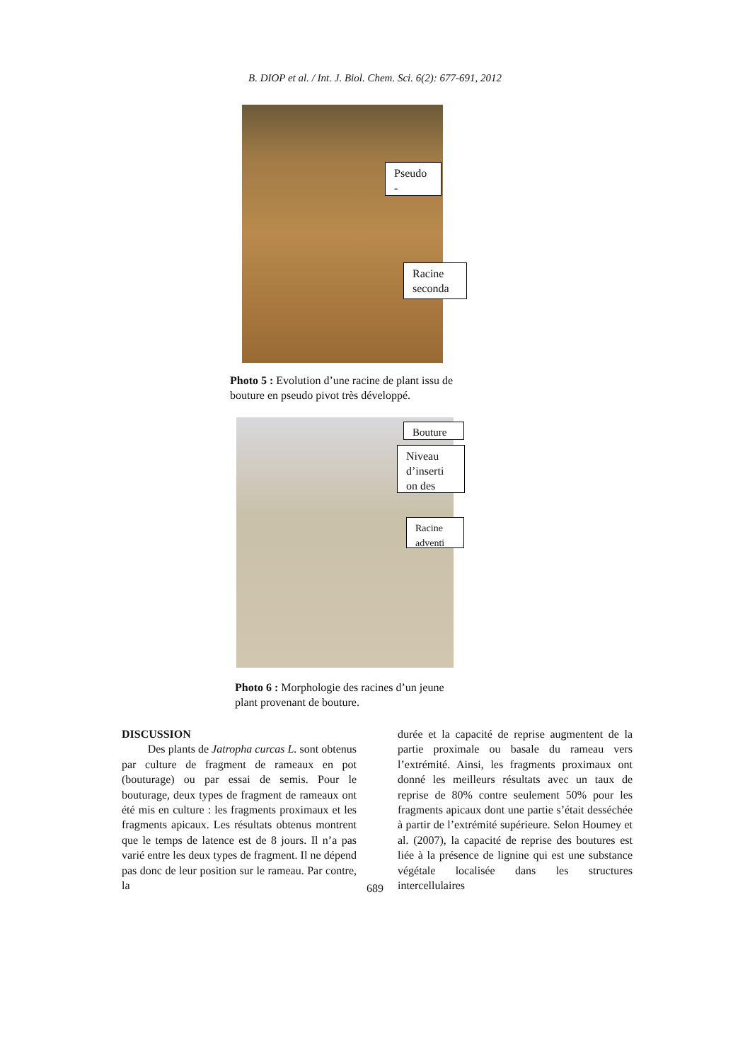B. DIOP et al. / Int. J. Biol. Chem. Sci. 6(2): 677-691, 2012
Pseudo -
Racine seconda
Photo 5 : Evolution d’une racine de plant issu de bouture en pseudo pivot très développé.
Bouture
Niveau d’inserti on des
Racine adventi
Photo 6 : Morphologie des racines d’un jeune plant provenant de bouture.
DISCUSSION
Des plants de Jatropha curcas L. sont obtenus par culture de fragment de rameaux en pot (bouturage) ou par essai de semis. Pour le bouturage, deux types de fragment de rameaux ont été mis en culture : les fragments proximaux et les fragments apicaux. Les résultats obtenus montrent que le temps de latence est de 8 jours. Il n’a pas varié entre les deux types de fragment. Il ne dépend pas donc de leur position sur le rameau. Par contre, la
durée et la capacité de reprise augmentent de la partie proximale ou basale du rameau vers l’extrémité. Ainsi, les fragments proximaux ont donné les meilleurs résultats avec un taux de reprise de 80% contre seulement 50% pour les fragments apicaux dont une partie s’était desséchée à partir de l’extrémité supérieure. Selon Houmey et al. (2007), la capacité de reprise des boutures est liée à la présence de lignine qui est une substance végétale localisée dans les structures intercellulaires
689